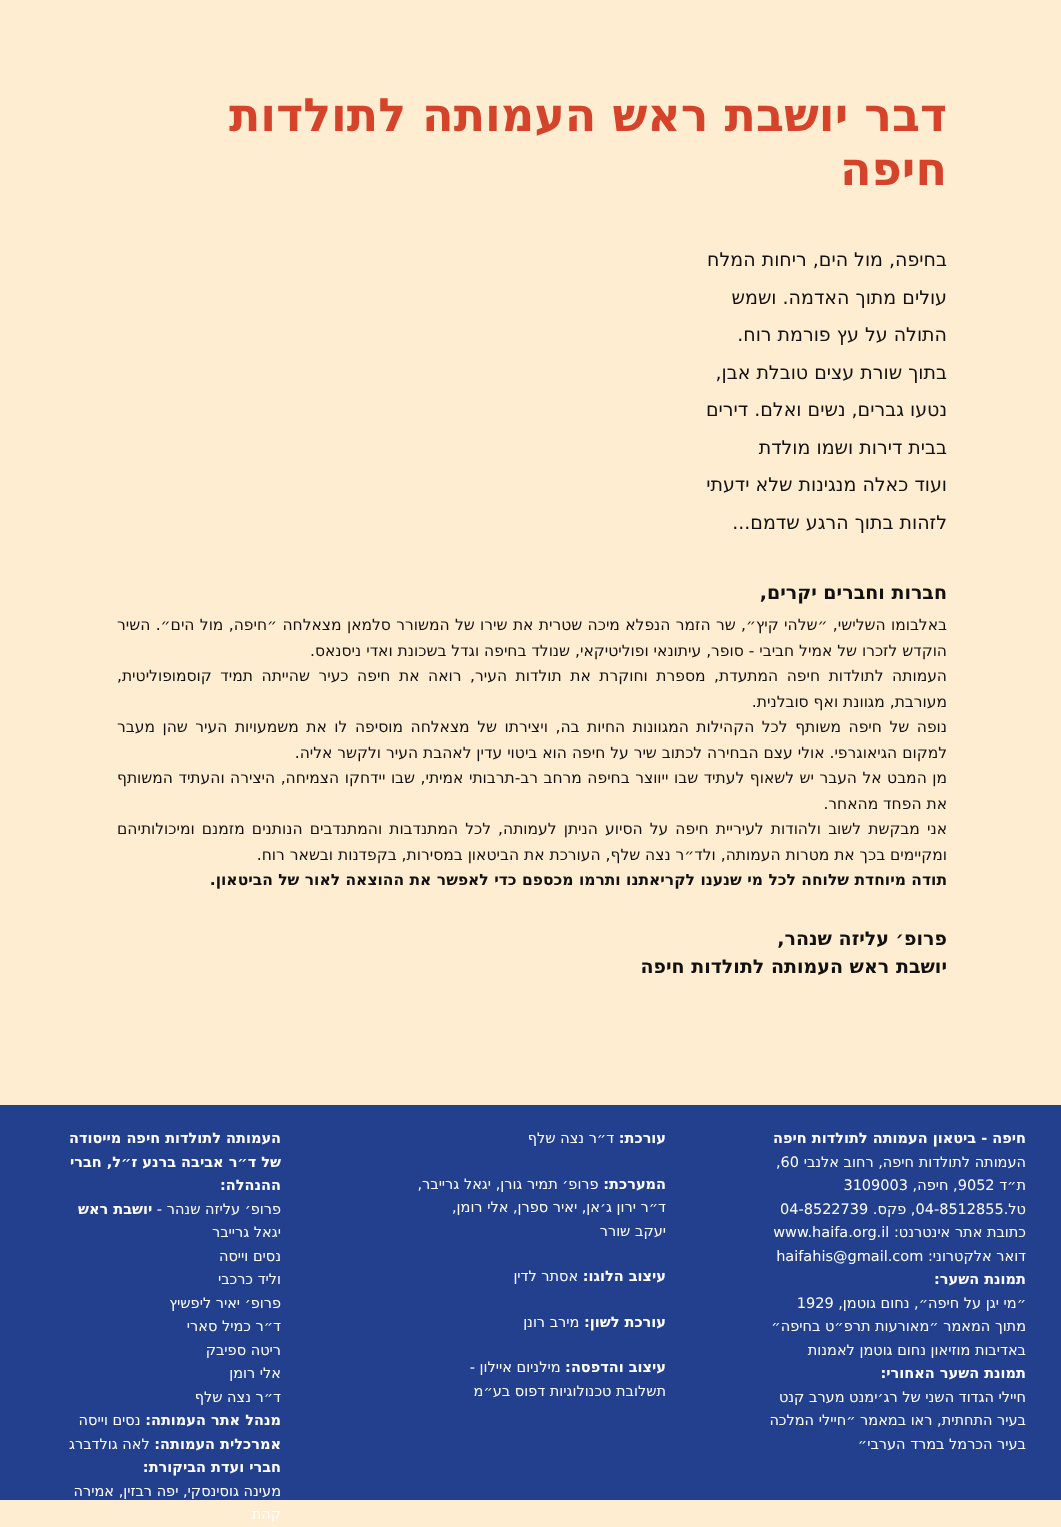דבר יושבת ראש העמותה לתולדות חיפה
בחיפה, מול הים, ריחות המלח
עולים מתוך האדמה. ושמש
התולה על עץ פורמת רוח.
בתוך שורת עצים טובלת אבן,
נטעו גברים, נשים ואלם. דירים
בבית דירות ושמו מולדת
ועוד כאלה מנגינות שלא ידעתי
לזהות בתוך הרגע שדמם...
חברות וחברים יקרים,
באלבומו השלישי, ״שלהי קיץ״, שר הזמר הנפלא מיכה שטרית את שירו של המשורר סלמאן מצאלחה ״חיפה, מול הים״. השיר הוקדש לזכרו של אמיל חביבי - סופר, עיתונאי ופוליטיקאי, שנולד בחיפה וגדל בשכונת ואדי ניסנאס.
העמותה לתולדות חיפה המתעדת, מספרת וחוקרת את תולדות העיר, רואה את חיפה כעיר שהייתה תמיד קוסמופוליטית, מעורבת, מגוונת ואף סובלנית.
נופה של חיפה משותף לכל הקהילות המגוונות החיות בה, ויצירתו של מצאלחה מוסיפה לו את משמעויות העיר שהן מעבר למקום הגיאוגרפי. אולי עצם הבחירה לכתוב שיר על חיפה הוא ביטוי עדין לאהבת העיר ולקשר אליה.
מן המבט אל העבר יש לשאוף לעתיד שבו ייווצר בחיפה מרחב רב-תרבותי אמיתי, שבו יידחקו הצמיחה, היצירה והעתיד המשותף את הפחד מהאחר.
אני מבקשת לשוב ולהודות לעיריית חיפה על הסיוע הניתן לעמותה, לכל המתנדבות והמתנדבים הנותנים מזמנם ומיכולותיהם ומקיימים בכך את מטרות העמותה, ולד״ר נצה שלף, העורכת את הביטאון במסירות, בקפדנות ובשאר רוח.
תודה מיוחדת שלוחה לכל מי שנענו לקריאתנו ותרמו מכספם כדי לאפשר את ההוצאה לאור של הביטאון.
פרופ׳ עליזה שנהר,
יושבת ראש העמותה לתולדות חיפה
חיפה - ביטאון העמותה לתולדות חיפה
העמותה לתולדות חיפה, רחוב אלנבי 60,
ת״ד 9052, חיפה, 3109003
טל.04-8512855, פקס. 04-8522739
כתובת אתר אינטרנט: www.haifa.org.il
דואר אלקטרוני: haifahis@gmail.com
תמונת השער:
״מי יגן על חיפה״, נחום גוטמן, 1929
מתוך המאמר ״מאורעות תרפ״ט בחיפה״
באדיבות מוזיאון נחום גוטמן לאמנות
תמונת השער האחורי:
חיילי הגדוד השני של רג׳ימנט מערב קנט
בעיר התחתית, ראו במאמר ״חיילי המלכה
בעיר הכרמל במרד הערבי״
עורכת: ד״ר נצה שלף
המערכת: פרופ׳ תמיר גורן, יגאל גרייבר,
ד״ר ירון ג׳אן, יאיר ספרן, אלי רומן,
יעקב שורר
עיצוב הלוגו: אסתר לדין
עורכת לשון: מירב רונן
עיצוב והדפסה: מילניום איילון -
תשלובת טכנולוגיות דפוס בע״מ
העמותה לתולדות חיפה מייסודה של ד״ר אביבה ברנע ז״ל, חברי ההנהלה:
פרופ׳ עליזה שנהר - יושבת ראש
יגאל גרייבר
נסים וייסה
וליד כרכבי
פרופ׳ יאיר ליפשיץ
ד״ר כמיל סארי
ריטה ספיבק
אלי רומן
ד״ר נצה שלף
מנהל אתר העמותה: נסים וייסה
אמרכלית העמותה: לאה גולדברג
חברי ועדת הביקורת:
מעינה גוסינסקי, יפה רבזין, אמירה קהת